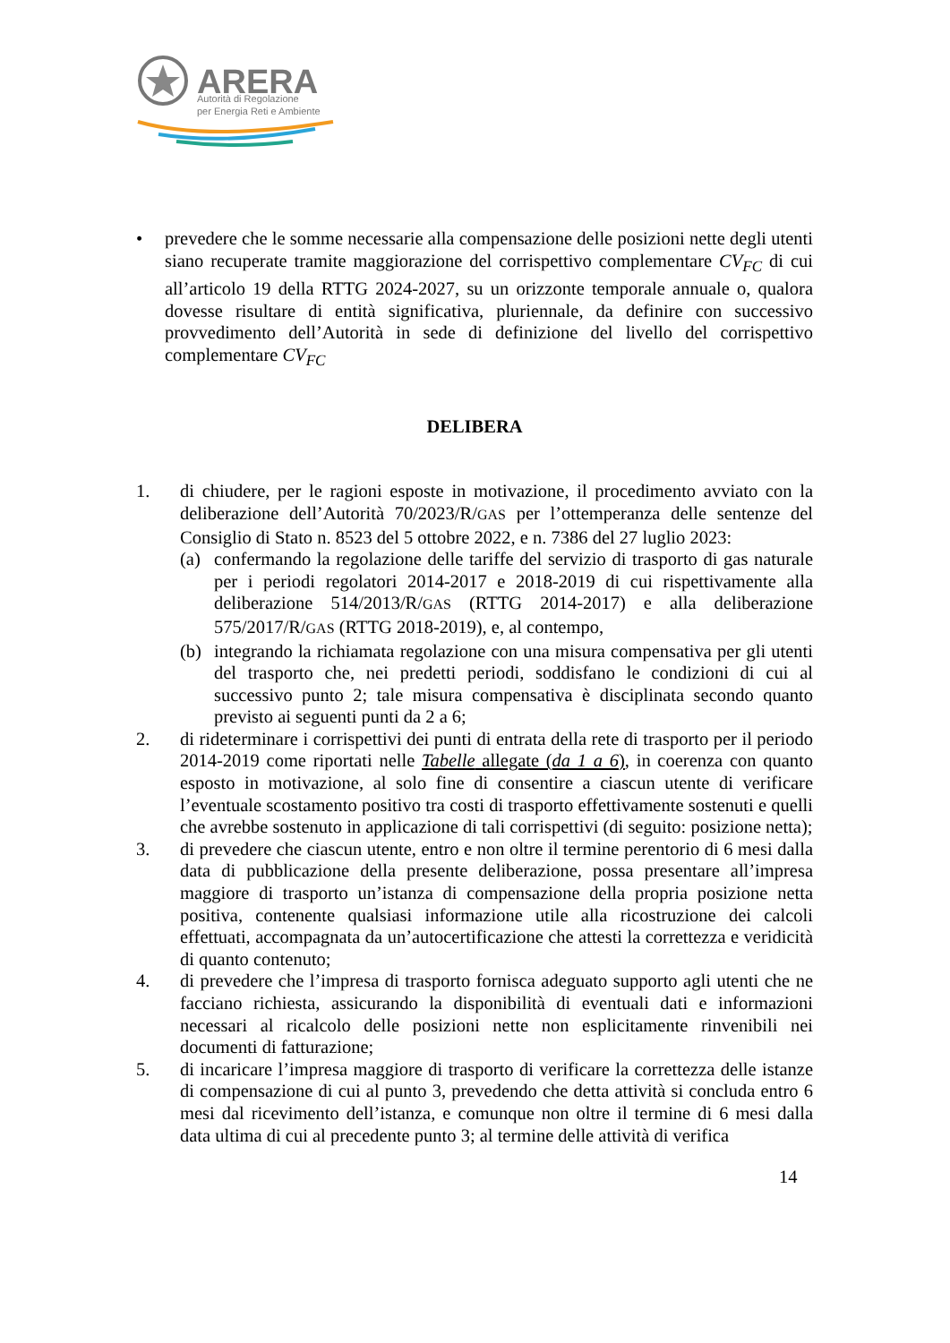ARERA
Autorità di Regolazione
per Energia Reti e Ambiente
• prevedere che le somme necessarie alla compensazione delle posizioni nette degli utenti siano recuperate tramite maggiorazione del corrispettivo complementare CV<sub>FC</sub> di cui all’articolo 19 della RTTG 2024-2027, su un orizzonte temporale annuale o, qualora dovesse risultare di entità significativa, pluriennale, da definire con successivo provvedimento dell’Autorità in sede di definizione del livello del corrispettivo complementare CV<sub>FC</sub>
DELIBERA
1. di chiudere, per le ragioni esposte in motivazione, il procedimento avviato con la deliberazione dell’Autorità 70/2023/R/GAS per l’ottemperanza delle sentenze del Consiglio di Stato n. 8523 del 5 ottobre 2022, e n. 7386 del 27 luglio 2023:
(a) confermando la regolazione delle tariffe del servizio di trasporto di gas naturale per i periodi regolatori 2014-2017 e 2018-2019 di cui rispettivamente alla deliberazione 514/2013/R/GAS (RTTG 2014-2017) e alla deliberazione 575/2017/R/GAS (RTTG 2018-2019), e, al contempo,
(b) integrando la richiamata regolazione con una misura compensativa per gli utenti del trasporto che, nei predetti periodi, soddisfano le condizioni di cui al successivo punto 2; tale misura compensativa è disciplinata secondo quanto previsto ai seguenti punti da 2 a 6;
2. di rideterminare i corrispettivi dei punti di entrata della rete di trasporto per il periodo 2014-2019 come riportati nelle Tabelle allegate (da 1 a 6), in coerenza con quanto esposto in motivazione, al solo fine di consentire a ciascun utente di verificare l’eventuale scostamento positivo tra costi di trasporto effettivamente sostenuti e quelli che avrebbe sostenuto in applicazione di tali corrispettivi (di seguito: posizione netta);
3. di prevedere che ciascun utente, entro e non oltre il termine perentorio di 6 mesi dalla data di pubblicazione della presente deliberazione, possa presentare all’impresa maggiore di trasporto un’istanza di compensazione della propria posizione netta positiva, contenente qualsiasi informazione utile alla ricostruzione dei calcoli effettuati, accompagnata da un’autocertificazione che attesti la correttezza e veridicità di quanto contenuto;
4. di prevedere che l’impresa di trasporto fornisca adeguato supporto agli utenti che ne facciano richiesta, assicurando la disponibilità di eventuali dati e informazioni necessari al ricalcolo delle posizioni nette non esplicitamente rinvenibili nei documenti di fatturazione;
5. di incaricare l’impresa maggiore di trasporto di verificare la correttezza delle istanze di compensazione di cui al punto 3, prevedendo che detta attività si concluda entro 6 mesi dal ricevimento dell’istanza, e comunque non oltre il termine di 6 mesi dalla data ultima di cui al precedente punto 3; al termine delle attività di verifica
14